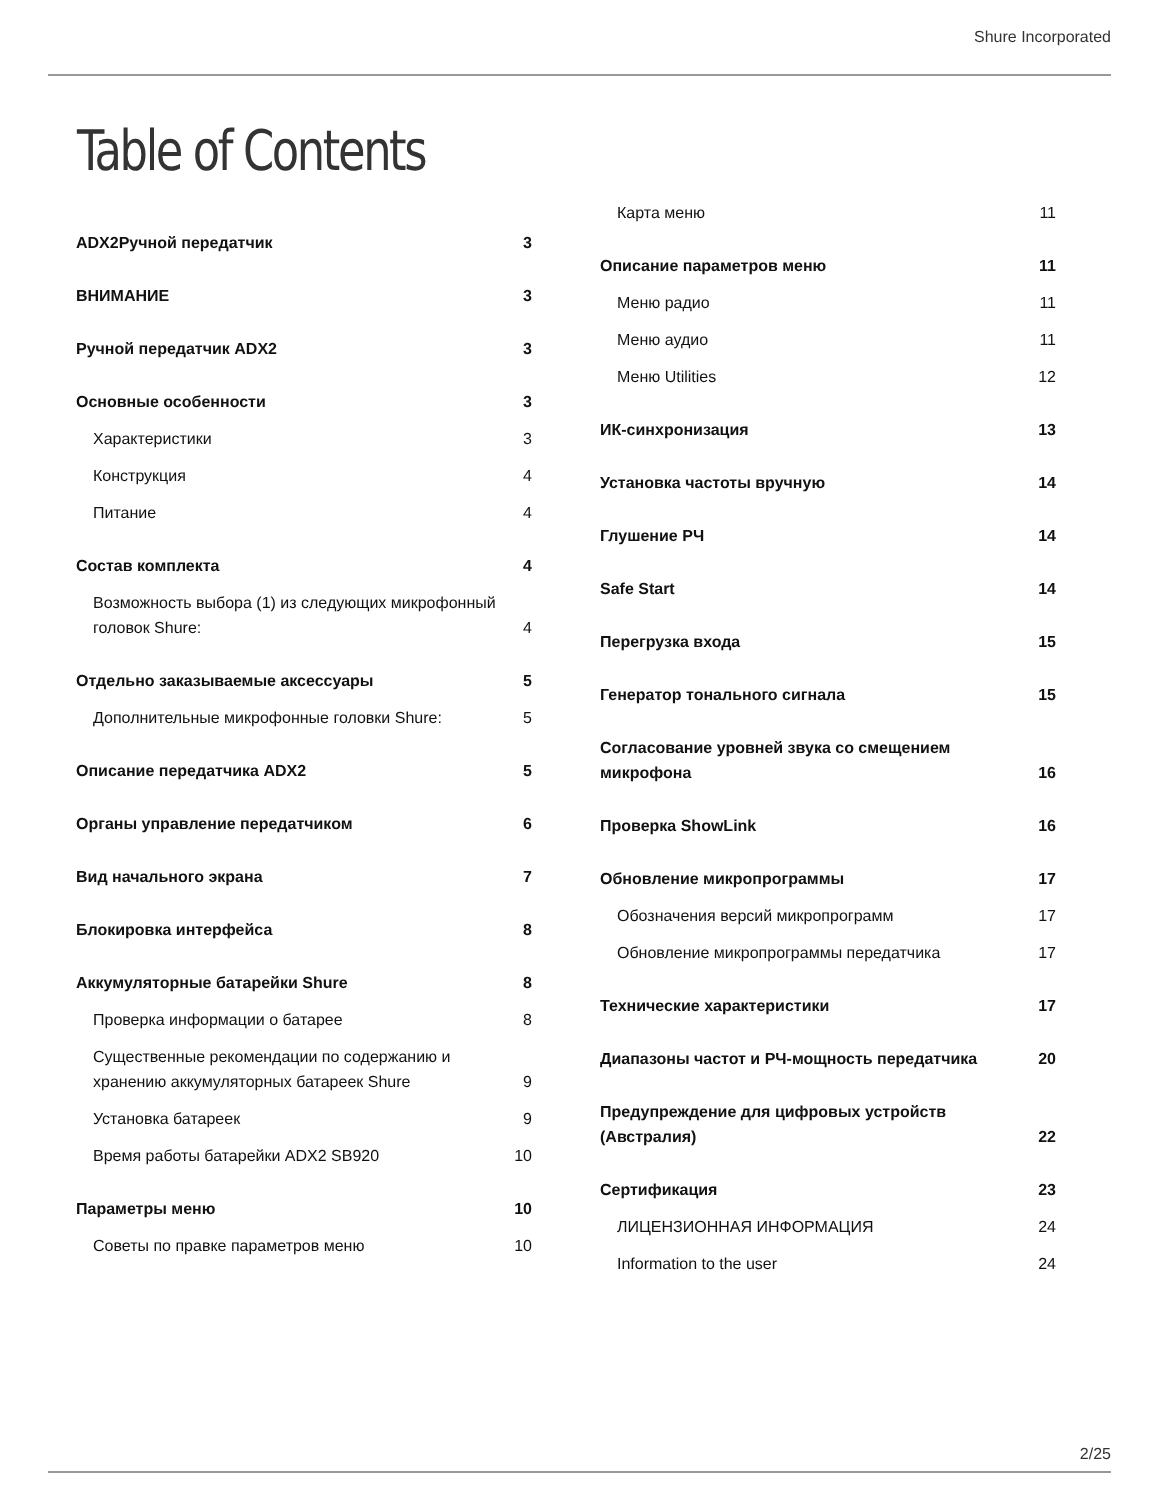Shure Incorporated
Table of Contents
ADX2Ручной передатчик 3
ВНИМАНИЕ 3
Ручной передатчик ADX2 3
Основные особенности 3
Характеристики 3
Конструкция 4
Питание 4
Состав комплекта 4
Возможность выбора (1) из следующих микрофонный головок Shure: 4
Отдельно заказываемые аксессуары 5
Дополнительные микрофонные головки Shure: 5
Описание передатчика ADX2 5
Органы управление передатчиком 6
Вид начального экрана 7
Блокировка интерфейса 8
Аккумуляторные батарейки Shure 8
Проверка информации о батарее 8
Существенные рекомендации по содержанию и хранению аккумуляторных батареек Shure 9
Установка батареек 9
Время работы батарейки ADX2 SB920 10
Параметры меню 10
Советы по правке параметров меню 10
Карта меню 11
Описание параметров меню 11
Меню радио 11
Меню аудио 11
Меню Utilities 12
ИК-синхронизация 13
Установка частоты вручную 14
Глушение РЧ 14
Safe Start 14
Перегрузка входа 15
Генератор тонального сигнала 15
Согласование уровней звука со смещением микрофона 16
Проверка ShowLink 16
Обновление микропрограммы 17
Обозначения версий микропрограмм 17
Обновление микропрограммы передатчика 17
Технические характеристики 17
Диапазоны частот и РЧ-мощность передатчика 20
Предупреждение для цифровых устройств (Австралия) 22
Сертификация 23
ЛИЦЕНЗИОННАЯ ИНФОРМАЦИЯ 24
Information to the user 24
2/25